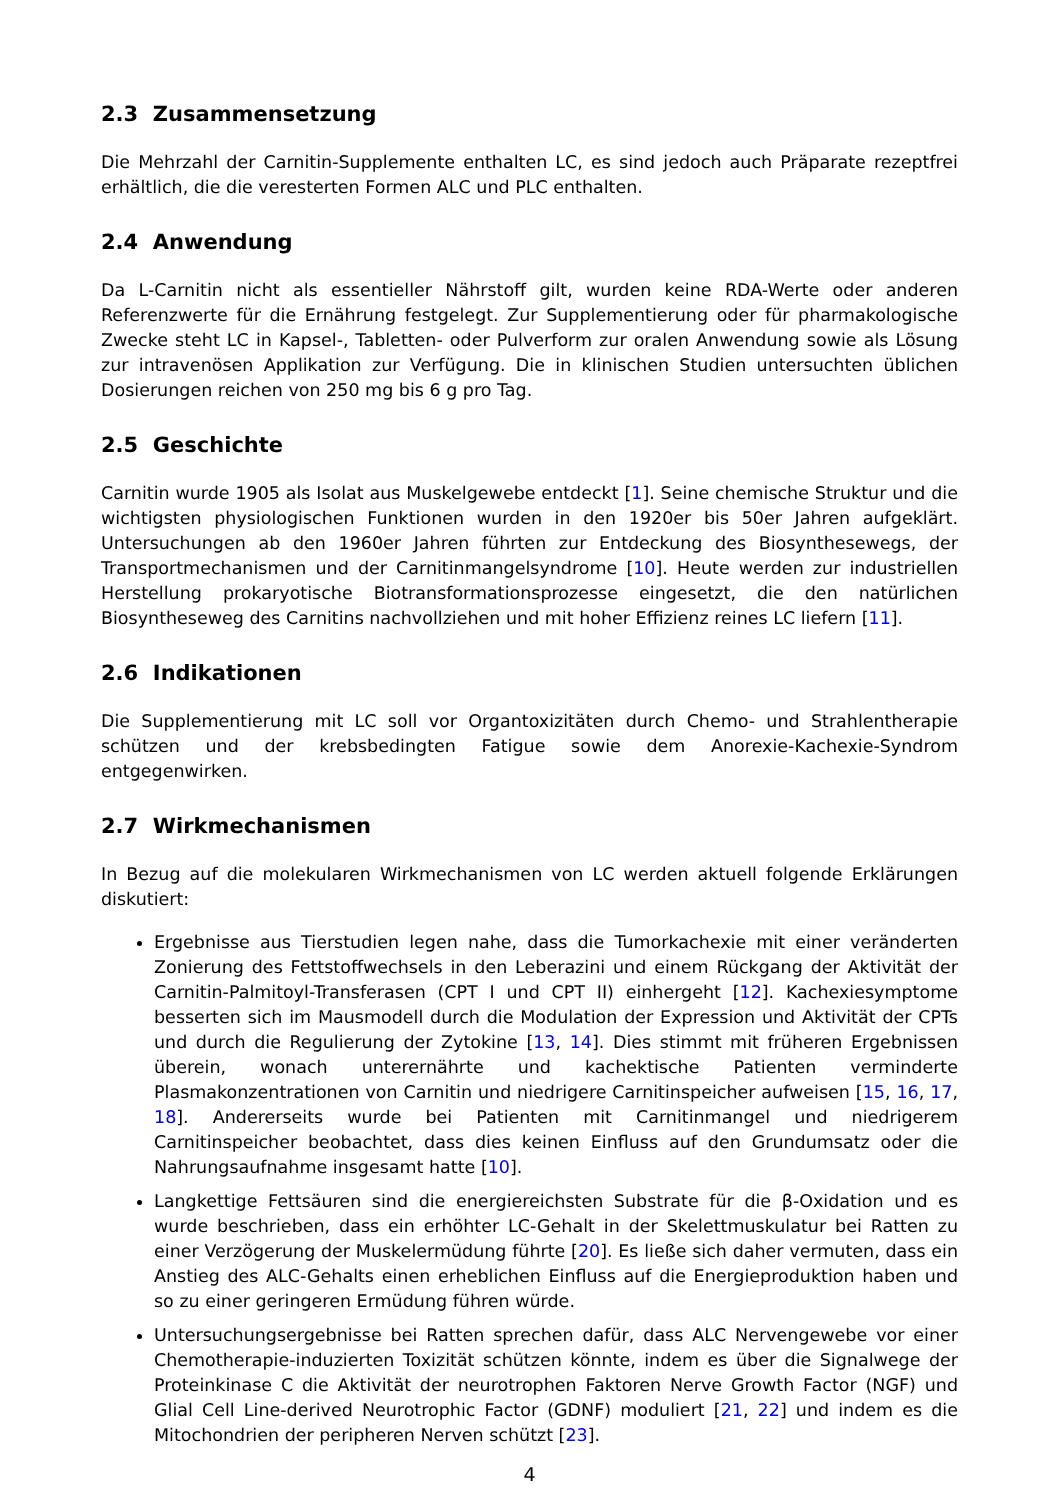2.3 Zusammensetzung
Die Mehrzahl der Carnitin-Supplemente enthalten LC, es sind jedoch auch Präparate rezeptfrei erhältlich, die die veresterten Formen ALC und PLC enthalten.
2.4 Anwendung
Da L-Carnitin nicht als essentieller Nährstoff gilt, wurden keine RDA-Werte oder anderen Referenzwerte für die Ernährung festgelegt. Zur Supplementierung oder für pharmakologische Zwecke steht LC in Kapsel-, Tabletten- oder Pulverform zur oralen Anwendung sowie als Lösung zur intravenösen Applikation zur Verfügung. Die in klinischen Studien untersuchten üblichen Dosierungen reichen von 250 mg bis 6 g pro Tag.
2.5 Geschichte
Carnitin wurde 1905 als Isolat aus Muskelgewebe entdeckt [1]. Seine chemische Struktur und die wichtigsten physiologischen Funktionen wurden in den 1920er bis 50er Jahren aufgeklärt. Untersuchungen ab den 1960er Jahren führten zur Entdeckung des Biosynthesewegs, der Transportmechanismen und der Carnitinmangelsyndrome [10]. Heute werden zur industriellen Herstellung prokaryotische Biotransformationsprozesse eingesetzt, die den natürlichen Biosyntheseweg des Carnitins nachvollziehen und mit hoher Effizienz reines LC liefern [11].
2.6 Indikationen
Die Supplementierung mit LC soll vor Organtoxizitäten durch Chemo- und Strahlentherapie schützen und der krebsbedingten Fatigue sowie dem Anorexie-Kachexie-Syndrom entgegenwirken.
2.7 Wirkmechanismen
In Bezug auf die molekularen Wirkmechanismen von LC werden aktuell folgende Erklärungen diskutiert:
Ergebnisse aus Tierstudien legen nahe, dass die Tumorkachexie mit einer veränderten Zonierung des Fettstoffwechsels in den Leberazini und einem Rückgang der Aktivität der Carnitin-Palmitoyl-Transferasen (CPT I und CPT II) einhergeht [12]. Kachexiesymptome besserten sich im Mausmodell durch die Modulation der Expression und Aktivität der CPTs und durch die Regulierung der Zytokine [13, 14]. Dies stimmt mit früheren Ergebnissen überein, wonach unterernährte und kachektische Patienten verminderte Plasmakonzentrationen von Carnitin und niedrigere Carnitinspeicher aufweisen [15, 16, 17, 18]. Andererseits wurde bei Patienten mit Carnitinmangel und niedrigerem Carnitinspeicher beobachtet, dass dies keinen Einfluss auf den Grundumsatz oder die Nahrungsaufnahme insgesamt hatte [10].
Langkettige Fettsäuren sind die energiereichsten Substrate für die β-Oxidation und es wurde beschrieben, dass ein erhöhter LC-Gehalt in der Skelettmuskulatur bei Ratten zu einer Verzögerung der Muskelermüdung führte [20]. Es ließe sich daher vermuten, dass ein Anstieg des ALC-Gehalts einen erheblichen Einfluss auf die Energieproduktion haben und so zu einer geringeren Ermüdung führen würde.
Untersuchungsergebnisse bei Ratten sprechen dafür, dass ALC Nervengewebe vor einer Chemotherapie-induzierten Toxizität schützen könnte, indem es über die Signalwege der Proteinkinase C die Aktivität der neurotrophen Faktoren Nerve Growth Factor (NGF) und Glial Cell Line-derived Neurotrophic Factor (GDNF) moduliert [21, 22] und indem es die Mitochondrien der peripheren Nerven schützt [23].
4